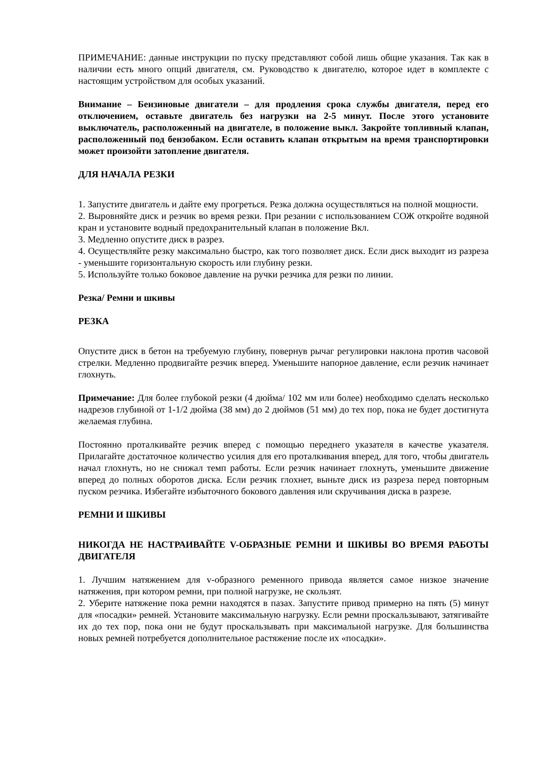ПРИМЕЧАНИЕ: данные инструкции по пуску представляют собой лишь общие указания. Так как в наличии есть много опций двигателя, см. Руководство к двигателю, которое идет в комплекте с настоящим устройством для особых указаний.
Внимание – Бензиновые двигатели – для продления срока службы двигателя, перед его отключением, оставьте двигатель без нагрузки на 2-5 минут. После этого установите выключатель, расположенный на двигателе, в положение выкл. Закройте топливный клапан, расположенный под бензобаком. Если оставить клапан открытым на время транспортировки может произойти затопление двигателя.
ДЛЯ НАЧАЛА РЕЗКИ
1. Запустите двигатель и дайте ему прогреться. Резка должна осуществляться на полной мощности.
2. Выровняйте диск и резчик во время резки. При резании с использованием СОЖ откройте водяной кран и установите водный предохранительный клапан в положение Вкл.
3. Медленно опустите диск в разрез.
4. Осуществляйте резку максимально быстро, как того позволяет диск. Если диск выходит из разреза - уменьшите горизонтальную скорость или глубину резки.
5. Используйте только боковое давление на ручки резчика для резки по линии.
Резка/ Ремни и шкивы
РЕЗКА
Опустите диск в бетон на требуемую глубину, повернув рычаг регулировки наклона против часовой стрелки. Медленно продвигайте резчик вперед. Уменьшите напорное давление, если резчик начинает глохнуть.
Примечание: Для более глубокой резки (4 дюйма/ 102 мм или более) необходимо сделать несколько надрезов глубиной от 1-1/2 дюйма (38 мм) до 2 дюймов (51 мм) до тех пор, пока не будет достигнута желаемая глубина.
Постоянно проталкивайте резчик вперед с помощью переднего указателя в качестве указателя. Прилагайте достаточное количество усилия для его проталкивания вперед, для того, чтобы двигатель начал глохнуть, но не снижал темп работы. Если резчик начинает глохнуть, уменьшите движение вперед до полных оборотов диска. Если резчик глохнет, выньте диск из разреза перед повторным пуском резчика. Избегайте избыточного бокового давления или скручивания диска в разрезе.
РЕМНИ И ШКИВЫ
НИКОГДА НЕ НАСТРАИВАЙТЕ V-ОБРАЗНЫЕ РЕМНИ И ШКИВЫ ВО ВРЕМЯ РАБОТЫ ДВИГАТЕЛЯ
1. Лучшим натяжением для v-образного ременного привода является самое низкое значение натяжения, при котором ремни, при полной нагрузке, не скользят.
2. Уберите натяжение пока ремни находятся в пазах. Запустите привод примерно на пять (5) минут для «посадки» ремней. Установите максимальную нагрузку. Если ремни проскальзывают, затягивайте их до тех пор, пока они не будут проскальзывать при максимальной нагрузке. Для большинства новых ремней потребуется дополнительное растяжение после их «посадки».